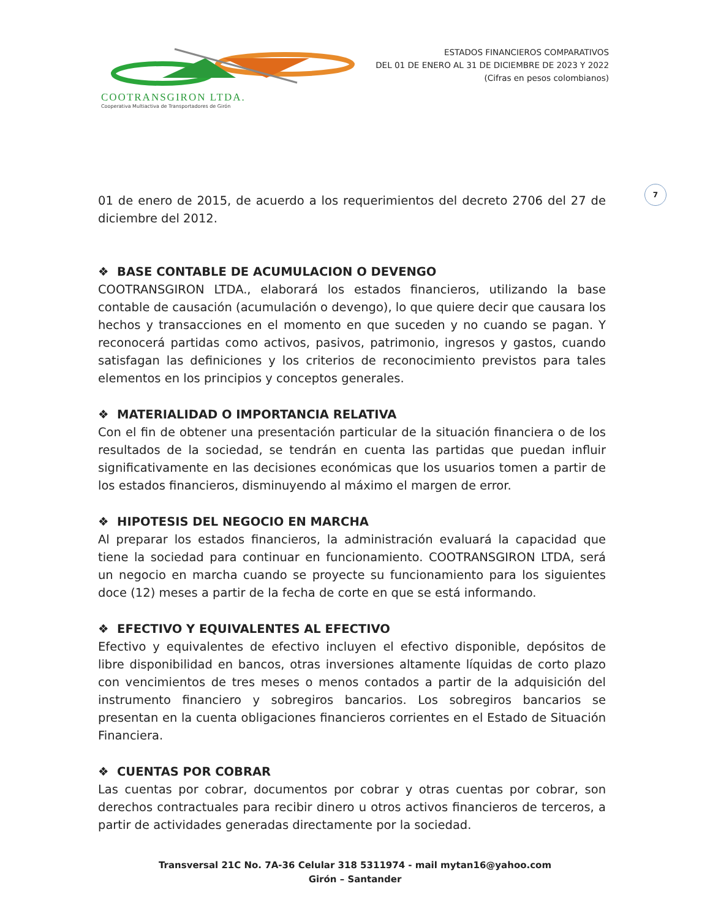COOTRANSGIRON LTDA.
Cooperativa Multiactiva de Transportadores de Girón
ESTADOS FINANCIEROS COMPARATIVOS
DEL 01 DE ENERO AL 31 DE DICIEMBRE DE 2023 Y 2022
(Cifras en pesos colombianos)
7
01 de enero de 2015, de acuerdo a los requerimientos del decreto 2706 del 27 de diciembre del 2012.
❖ BASE CONTABLE DE ACUMULACION O DEVENGO
COOTRANSGIRON LTDA., elaborará los estados financieros, utilizando la base contable de causación (acumulación o devengo), lo que quiere decir que causara los hechos y transacciones en el momento en que suceden y no cuando se pagan. Y reconocerá partidas como activos, pasivos, patrimonio, ingresos y gastos, cuando satisfagan las definiciones y los criterios de reconocimiento previstos para tales elementos en los principios y conceptos generales.
❖ MATERIALIDAD O IMPORTANCIA RELATIVA
Con el fin de obtener una presentación particular de la situación financiera o de los resultados de la sociedad, se tendrán en cuenta las partidas que puedan influir significativamente en las decisiones económicas que los usuarios tomen a partir de los estados financieros, disminuyendo al máximo el margen de error.
❖ HIPOTESIS DEL NEGOCIO EN MARCHA
Al preparar los estados financieros, la administración evaluará la capacidad que tiene la sociedad para continuar en funcionamiento. COOTRANSGIRON LTDA, será un negocio en marcha cuando se proyecte su funcionamiento para los siguientes doce (12) meses a partir de la fecha de corte en que se está informando.
❖ EFECTIVO Y EQUIVALENTES AL EFECTIVO
Efectivo y equivalentes de efectivo incluyen el efectivo disponible, depósitos de libre disponibilidad en bancos, otras inversiones altamente líquidas de corto plazo con vencimientos de tres meses o menos contados a partir de la adquisición del instrumento financiero y sobregiros bancarios. Los sobregiros bancarios se presentan en la cuenta obligaciones financieros corrientes en el Estado de Situación Financiera.
❖ CUENTAS POR COBRAR
Las cuentas por cobrar, documentos por cobrar y otras cuentas por cobrar, son derechos contractuales para recibir dinero u otros activos financieros de terceros, a partir de actividades generadas directamente por la sociedad.
Transversal 21C No. 7A-36 Celular 318 5311974 - mail mytan16@yahoo.com
Girón – Santander